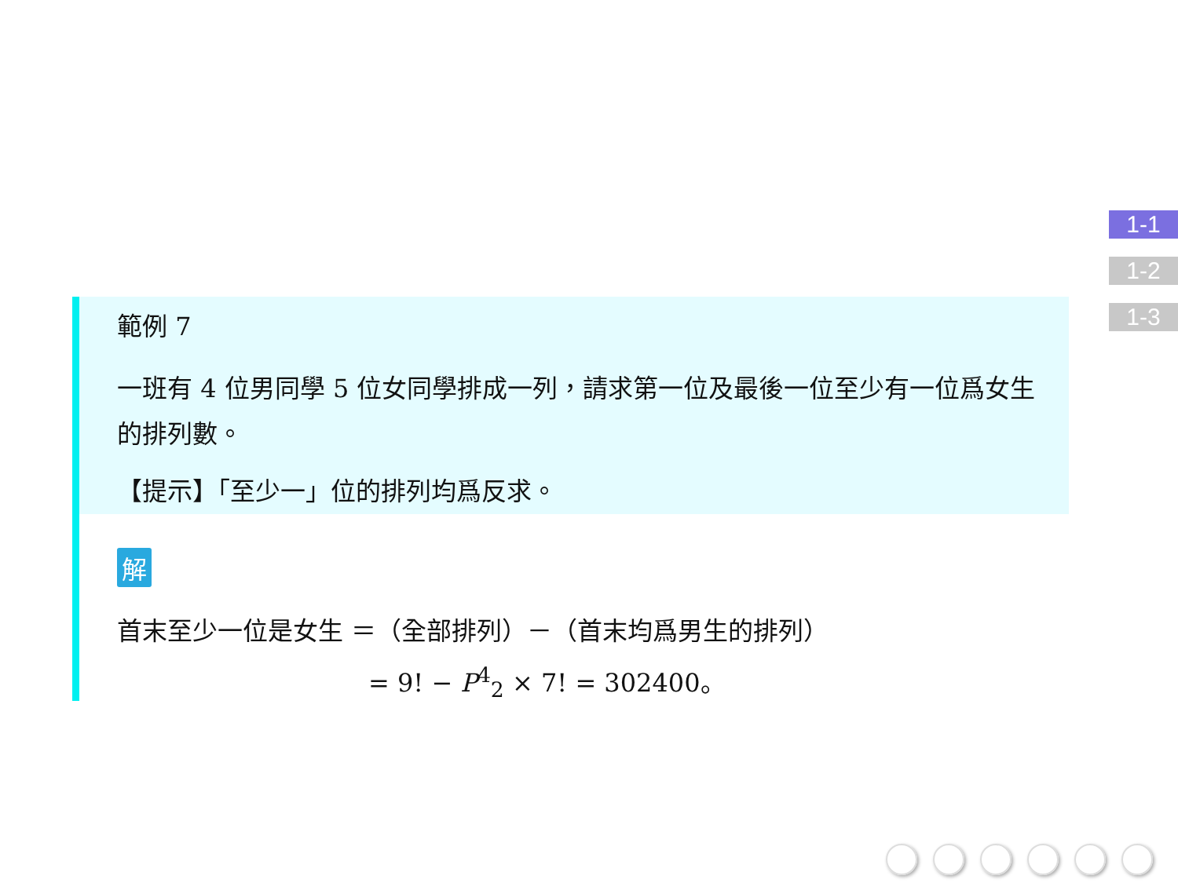1-1
1-2
1-3
範例 7
一班有 4 位男同學 5 位女同學排成一列，請求第一位及最後一位至少有一位爲女生的排列數。
【提示】「至少一」位的排列均爲反求。
解
首末至少一位是女生 ＝（全部排列）－（首末均爲男生的排列）
= 9! − P<sup>4</sup><sub>2</sub> × 7! = 302400。